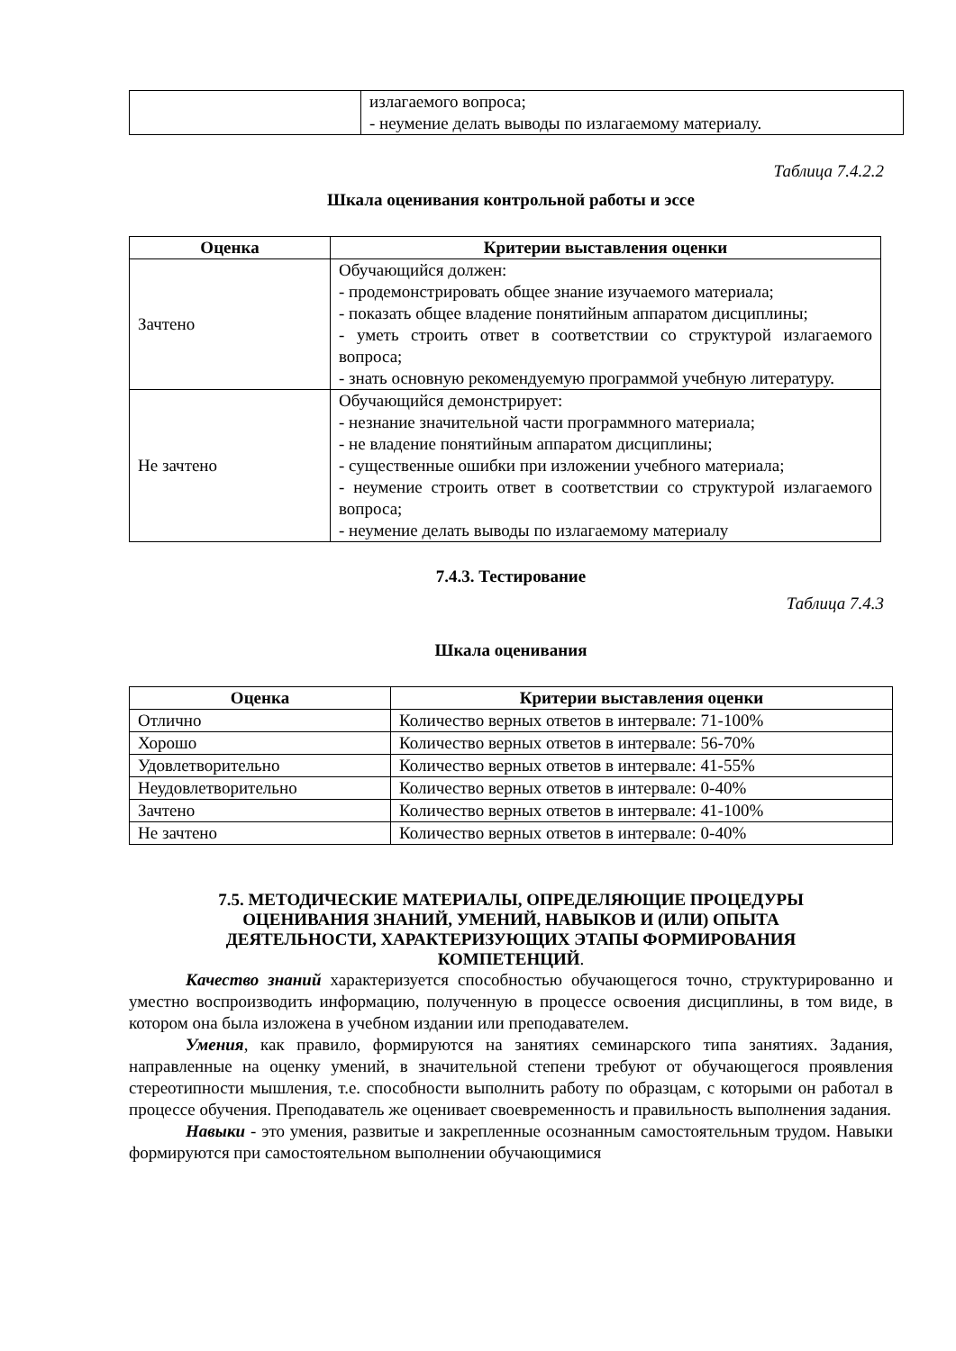| | излагаемого вопроса; - неумение делать выводы по излагаемому материалу. |
Таблица 7.4.2.2
Шкала оценивания контрольной работы и эссе
| Оценка | Критерии выставления оценки |
| --- | --- |
| Зачтено | Обучающийся должен: - продемонстрировать общее знание изучаемого материала; - показать общее владение понятийным аппаратом дисциплины; - уметь строить ответ в соответствии со структурой излагаемого вопроса; - знать основную рекомендуемую программой учебную литературу. |
| Не зачтено | Обучающийся демонстрирует: - незнание значительной части программного материала; - не владение понятийным аппаратом дисциплины; - существенные ошибки при изложении учебного материала; - неумение строить ответ в соответствии со структурой излагаемого вопроса; - неумение делать выводы по излагаемому материалу |
7.4.3. Тестирование
Таблица 7.4.3
Шкала оценивания
| Оценка | Критерии выставления оценки |
| --- | --- |
| Отлично | Количество верных ответов в интервале: 71-100% |
| Хорошо | Количество верных ответов в интервале: 56-70% |
| Удовлетворительно | Количество верных ответов в интервале: 41-55% |
| Неудовлетворительно | Количество верных ответов в интервале: 0-40% |
| Зачтено | Количество верных ответов в интервале: 41-100% |
| Не зачтено | Количество верных ответов в интервале: 0-40% |
7.5. МЕТОДИЧЕСКИЕ МАТЕРИАЛЫ, ОПРЕДЕЛЯЮЩИЕ ПРОЦЕДУРЫ
ОЦЕНИВАНИЯ ЗНАНИЙ, УМЕНИЙ, НАВЫКОВ И (ИЛИ) ОПЫТА
ДЕЯТЕЛЬНОСТИ, ХАРАКТЕРИЗУЮЩИХ ЭТАПЫ ФОРМИРОВАНИЯ
КОМПЕТЕНЦИЙ.
Качество знаний характеризуется способностью обучающегося точно, структурированно и уместно воспроизводить информацию, полученную в процессе освоения дисциплины, в том виде, в котором она была изложена в учебном издании или преподавателем.
Умения, как правило, формируются на занятиях семинарского типа занятиях. Задания, направленные на оценку умений, в значительной степени требуют от обучающегося проявления стереотипности мышления, т.е. способности выполнить работу по образцам, с которыми он работал в процессе обучения. Преподаватель же оценивает своевременность и правильность выполнения задания.
Навыки - это умения, развитые и закрепленные осознанным самостоятельным трудом. Навыки формируются при самостоятельном выполнении обучающимися